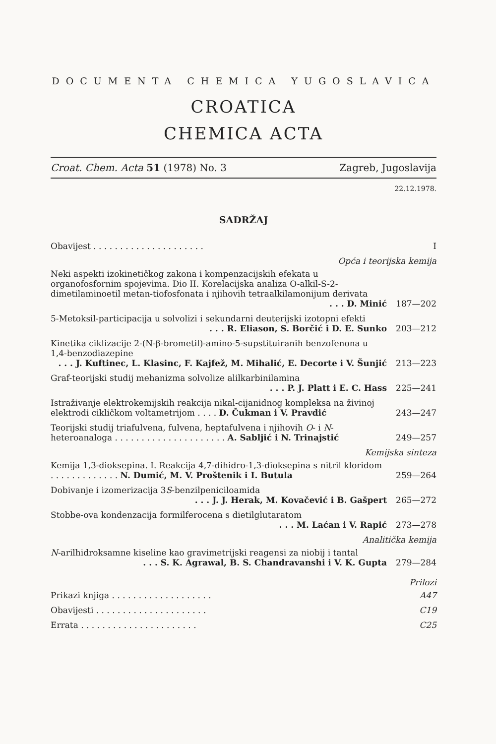DOCUMENTA CHEMICA YUGOSLAVICA
CROATICA
CHEMICA ACTA
Croat. Chem. Acta 51 (1978) No. 3 Zagreb, Jugoslavija
22.12.1978.
SADRŽAJ
Obavijest . . . . . . . . . . . . . . . . . . . . .
I
Opća i teorijska kemija
Neki aspekti izokinetičkog zakona i kompenzacijskih efekata u organofosfornim spojevima. Dio II. Korelacijska analiza O-alkil-S-2-dimetilaminoetil metan-tiofosfonata i njihovih tetraalkilamonijum derivata
. . . D. Minić
187—202
5-Metoksil-participacija u solvolizi i sekundarni deuterijski izotopni efekti
. . . R. Eliason, S. Borčić i D. E. Sunko
203—212
Kinetika ciklizacije 2-(N-β-brometil)-amino-5-supstituiranih benzofenona u 1,4-benzodiazepine
. . . J. Kuftinec, L. Klasinc, F. Kajfež, M. Mihalić, E. Decorte i V. Šunjić
213—223
Graf-teorijski studij mehanizma solvolize alilkarbinilamina
. . . P. J. Platt i E. C. Hass
225—241
Istraživanje elektrokemijskih reakcija nikal-cijanidnog kompleksa na živinoj elektrodi cikličkom voltametrijom . . . . D. Čukman i V. Pravdić
243—247
Teorijski studij triafulvena, fulvena, heptafulvena i njihovih O- i N-heteroanaloga . . . . . . . . . . . . . . . . . . . . . A. Sabljić i N. Trinajstić
249—257
Kemijska sinteza
Kemija 1,3-dioksepina. I. Reakcija 4,7-dihidro-1,3-dioksepina s nitril kloridom . . . . . . . . . . . . . N. Dumić, M. V. Proštenik i I. Butula
259—264
Dobivanje i izomerizacija 3S-benzilpeniciloamida
. . . J. J. Herak, M. Kovačević i B. Gašpert
265—272
Stobbe-ova kondenzacija formilferocena s dietilglutaratom
. . . M. Laćan i V. Rapić
273—278
Analitička kemija
N-arilhidroksamne kiseline kao gravimetrijski reagensi za niobij i tantal
. . . S. K. Agrawal, B. S. Chandravanshi i V. K. Gupta
279—284
Prilozi
Prikazi knjiga . . . . . . . . . . . . . . . . . . .
A47
Obavijesti . . . . . . . . . . . . . . . . . . . . .
C19
Errata . . . . . . . . . . . . . . . . . . . . . .
C25